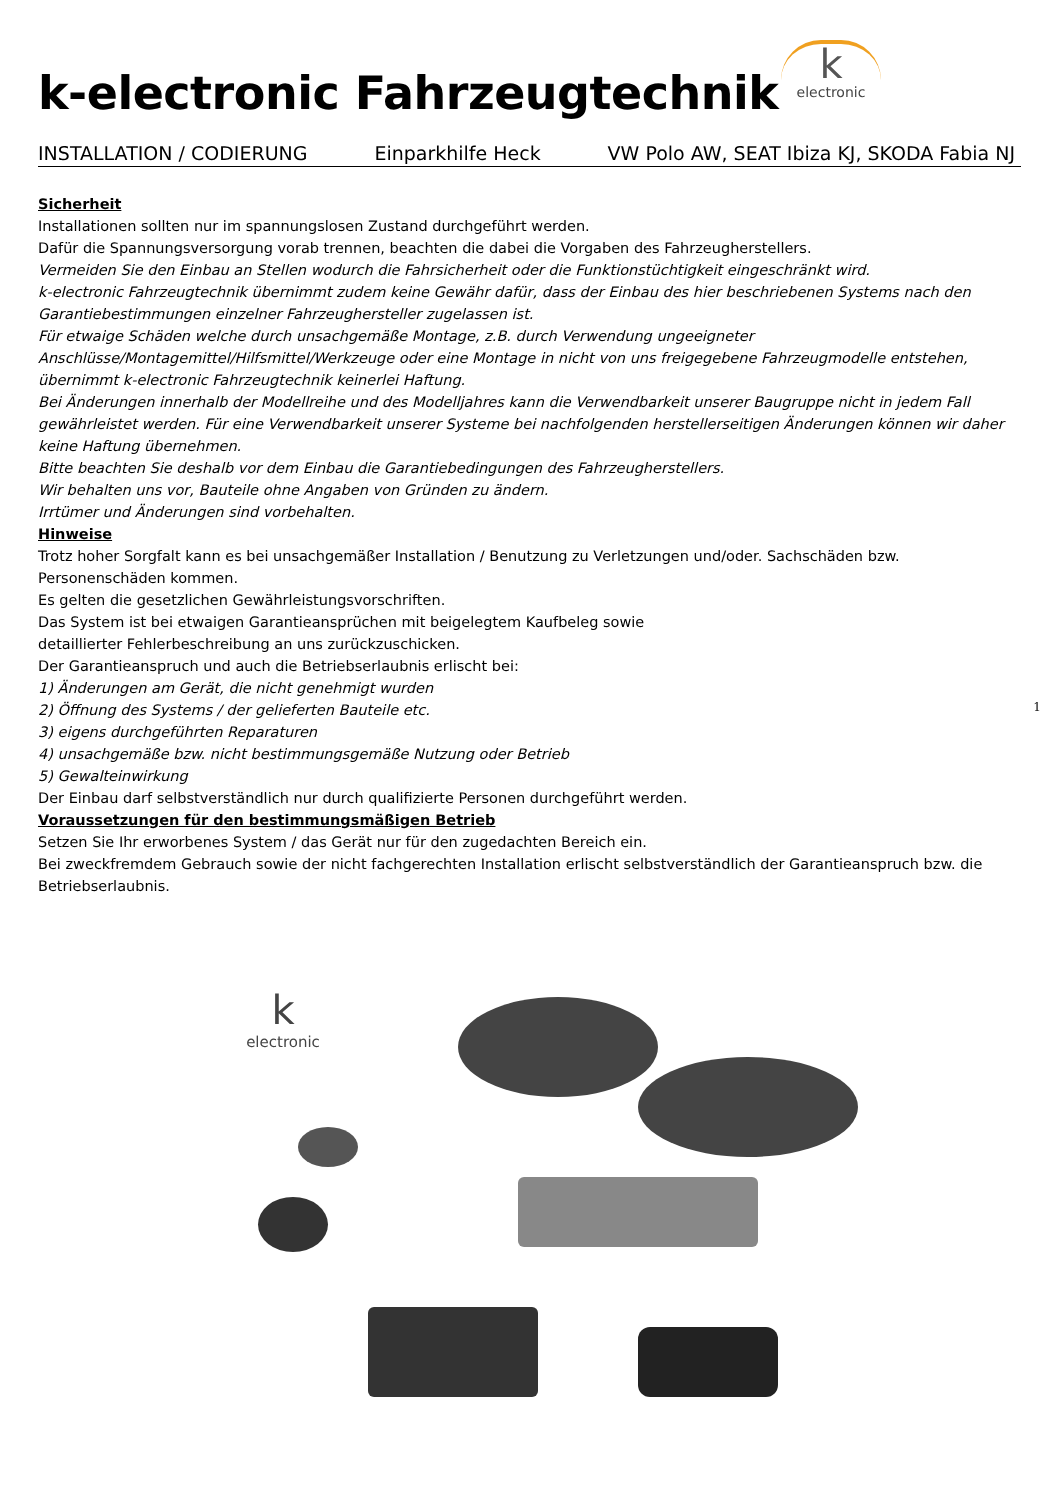k-electronic Fahrzeugtechnik
k
electronic
INSTALLATION / CODIERUNG Einparkhilfe Heck VW Polo AW, SEAT Ibiza KJ, SKODA Fabia NJ
Sicherheit
Installationen sollten nur im spannungslosen Zustand durchgeführt werden.
Dafür die Spannungsversorgung vorab trennen, beachten die dabei die Vorgaben des Fahrzeugherstellers.
Vermeiden Sie den Einbau an Stellen wodurch die Fahrsicherheit oder die Funktionstüchtigkeit eingeschränkt wird.
k-electronic Fahrzeugtechnik übernimmt zudem keine Gewähr dafür, dass der Einbau des hier beschriebenen Systems nach den Garantiebestimmungen einzelner Fahrzeughersteller zugelassen ist.
Für etwaige Schäden welche durch unsachgemäße Montage, z.B. durch Verwendung ungeeigneter Anschlüsse/Montagemittel/Hilfsmittel/Werkzeuge oder eine Montage in nicht von uns freigegebene Fahrzeugmodelle entstehen, übernimmt k-electronic Fahrzeugtechnik keinerlei Haftung.
Bei Änderungen innerhalb der Modellreihe und des Modelljahres kann die Verwendbarkeit unserer Baugruppe nicht in jedem Fall gewährleistet werden. Für eine Verwendbarkeit unserer Systeme bei nachfolgenden herstellerseitigen Änderungen können wir daher keine Haftung übernehmen.
Bitte beachten Sie deshalb vor dem Einbau die Garantiebedingungen des Fahrzeugherstellers.
Wir behalten uns vor, Bauteile ohne Angaben von Gründen zu ändern.
Irrtümer und Änderungen sind vorbehalten.
Hinweise
Trotz hoher Sorgfalt kann es bei unsachgemäßer Installation / Benutzung zu Verletzungen und/oder. Sachschäden bzw. Personenschäden kommen.
Es gelten die gesetzlichen Gewährleistungsvorschriften.
Das System ist bei etwaigen Garantieansprüchen mit beigelegtem Kaufbeleg sowie
detaillierter Fehlerbeschreibung an uns zurückzuschicken.
Der Garantieanspruch und auch die Betriebserlaubnis erlischt bei:
1) Änderungen am Gerät, die nicht genehmigt wurden
2) Öffnung des Systems / der gelieferten Bauteile etc.
3) eigens durchgeführten Reparaturen
4) unsachgemäße bzw. nicht bestimmungsgemäße Nutzung oder Betrieb
5) Gewalteinwirkung
Der Einbau darf selbstverständlich nur durch qualifizierte Personen durchgeführt werden.
Voraussetzungen für den bestimmungsmäßigen Betrieb
Setzen Sie Ihr erworbenes System / das Gerät nur für den zugedachten Bereich ein.
Bei zweckfremdem Gebrauch sowie der nicht fachgerechten Installation erlischt selbstverständlich der Garantieanspruch bzw. die Betriebserlaubnis.
1
k
electronic